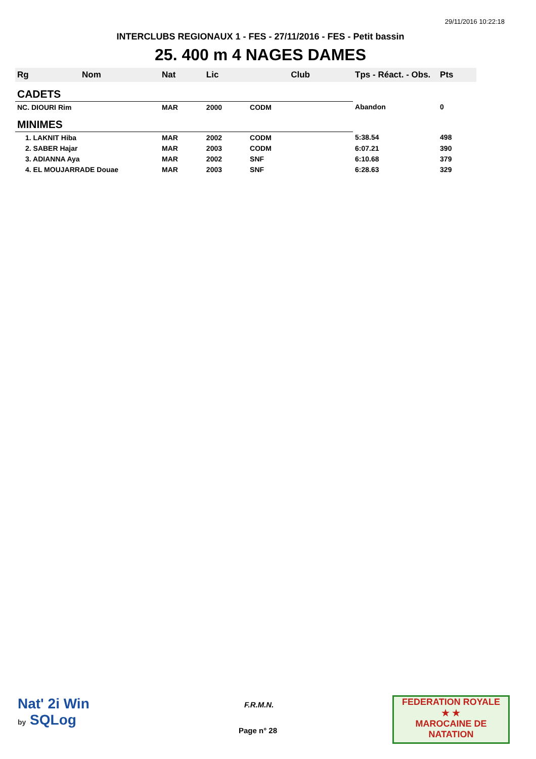29/11/2016 10:22:18
INTERCLUBS REGIONAUX 1 - FES - 27/11/2016 - FES - Petit bassin
25. 400 m 4 NAGES DAMES
| Rg | Nom | Nat | Lic | Club | Tps - Réact. - Obs. | Pts |
| --- | --- | --- | --- | --- | --- | --- |
| CADETS | | | | | | |
| NC. DIOURI Rim | | MAR | 2000 | CODM | Abandon | 0 |
| MINIMES | | | | | | |
| 1. LAKNIT Hiba | | MAR | 2002 | CODM | 5:38.54 | 498 |
| 2. SABER Hajar | | MAR | 2003 | CODM | 6:07.21 | 390 |
| 3. ADIANNA Aya | | MAR | 2002 | SNF | 6:10.68 | 379 |
| 4. EL MOUJARRADE Douae | | MAR | 2003 | SNF | 6:28.63 | 329 |
Nat' 2i Win
by SQLog
F.R.M.N.
Page n° 28
FEDERATION ROYALE
★ ★
MAROCAINE DE NATATION